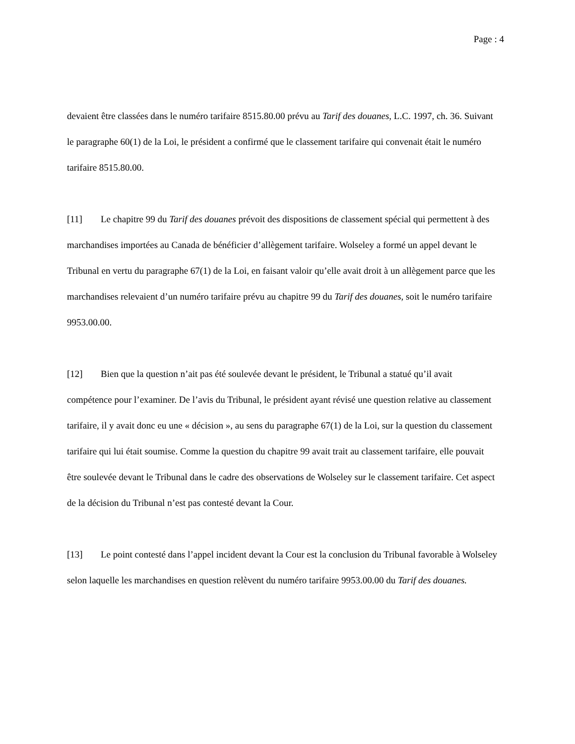Page : 4
devaient être classées dans le numéro tarifaire 8515.80.00 prévu au Tarif des douanes, L.C. 1997, ch. 36. Suivant le paragraphe 60(1) de la Loi, le président a confirmé que le classement tarifaire qui convenait était le numéro tarifaire 8515.80.00.
[11] Le chapitre 99 du Tarif des douanes prévoit des dispositions de classement spécial qui permettent à des marchandises importées au Canada de bénéficier d’allègement tarifaire. Wolseley a formé un appel devant le Tribunal en vertu du paragraphe 67(1) de la Loi, en faisant valoir qu’elle avait droit à un allègement parce que les marchandises relevaient d’un numéro tarifaire prévu au chapitre 99 du Tarif des douanes, soit le numéro tarifaire 9953.00.00.
[12] Bien que la question n’ait pas été soulevée devant le président, le Tribunal a statué qu’il avait compétence pour l’examiner. De l’avis du Tribunal, le président ayant révisé une question relative au classement tarifaire, il y avait donc eu une « décision », au sens du paragraphe 67(1) de la Loi, sur la question du classement tarifaire qui lui était soumise. Comme la question du chapitre 99 avait trait au classement tarifaire, elle pouvait être soulevée devant le Tribunal dans le cadre des observations de Wolseley sur le classement tarifaire. Cet aspect de la décision du Tribunal n’est pas contesté devant la Cour.
[13] Le point contesté dans l’appel incident devant la Cour est la conclusion du Tribunal favorable à Wolseley selon laquelle les marchandises en question relèvent du numéro tarifaire 9953.00.00 du Tarif des douanes.